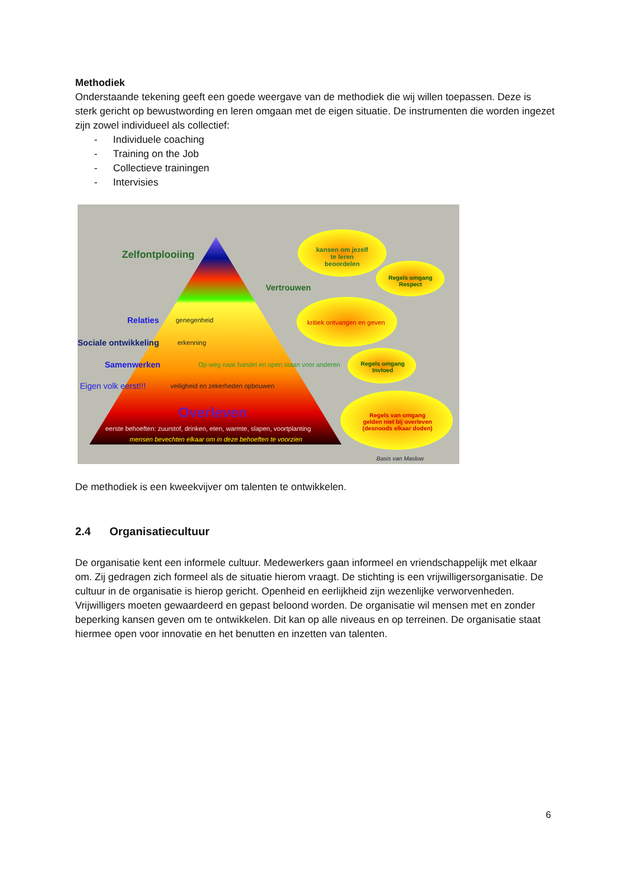Methodiek
Onderstaande tekening geeft een goede weergave van de methodiek die wij willen toepassen. Deze is sterk gericht op bewustwording en leren omgaan met de eigen situatie. De instrumenten die worden ingezet zijn zowel individueel als collectief:
- Individuele coaching
- Training on the Job
- Collectieve trainingen
- Intervisies
Zelfontplooiing
kansen om jezelf te leren beoordelen
Regels omgang Respect
Vertrouwen
Relaties genegenheid kritiek ontvangen en geven
Sociale ontwikkeling erkenning
Samenwerken
Op weg naar handel en open staan voor anderen
Regels omgang Invloed
Eigen volk eerst!!!
veiligheid en zekerheden opbouwen
Overleven
Regels van omgang gelden niet bij overleven (desnoods elkaar doden)
eerste behoeften: zuurstof, drinken, eten, warmte, slapen, voortplanting
mensen bevechten elkaar om in deze behoeften te voorzien
Basis van Maslow
De methodiek is een kweekvijver om talenten te ontwikkelen.
2.4 Organisatiecultuur
De organisatie kent een informele cultuur. Medewerkers gaan informeel en vriendschappelijk met elkaar om. Zij gedragen zich formeel als de situatie hierom vraagt. De stichting is een vrijwilligersorganisatie. De cultuur in de organisatie is hierop gericht. Openheid en eerlijkheid zijn wezenlijke verworvenheden. Vrijwilligers moeten gewaardeerd en gepast beloond worden. De organisatie wil mensen met en zonder beperking kansen geven om te ontwikkelen. Dit kan op alle niveaus en op terreinen. De organisatie staat hiermee open voor innovatie en het benutten en inzetten van talenten.
6